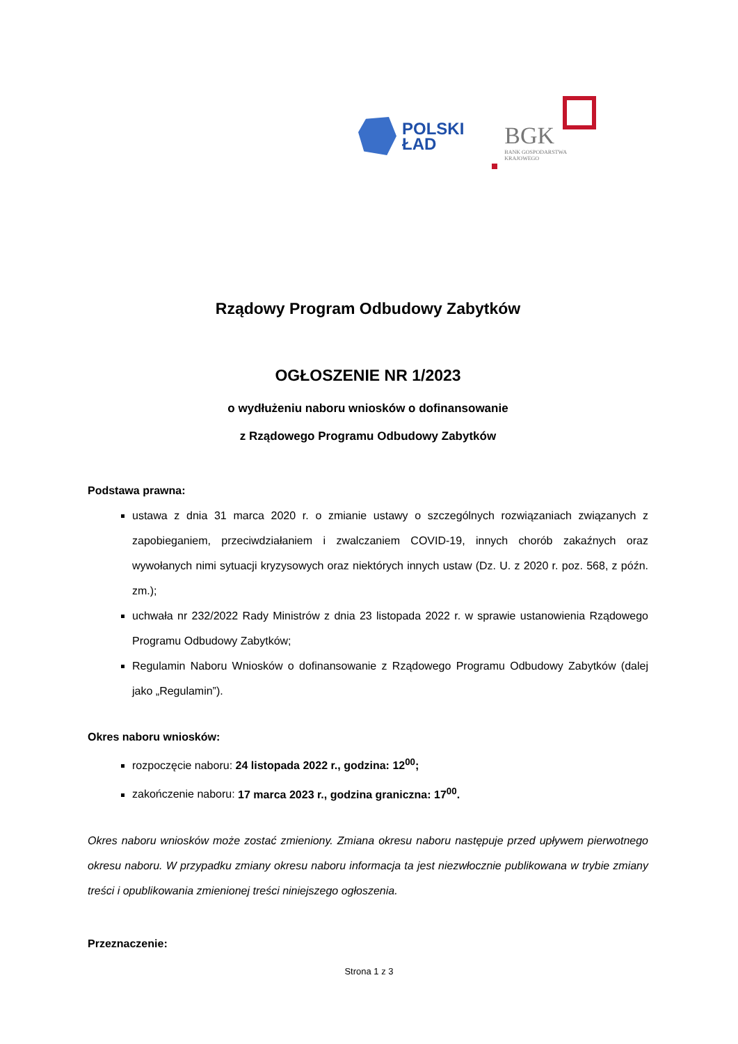POLSKI
ŁAD
BGK
BANK GOSPODARSTWA
KRAJOWEGO
Rządowy Program Odbudowy Zabytków
OGŁOSZENIE NR 1/2023
o wydłużeniu naboru wniosków o dofinansowanie
z Rządowego Programu Odbudowy Zabytków
Podstawa prawna:
ustawa z dnia 31 marca 2020 r. o zmianie ustawy o szczególnych rozwiązaniach związanych z zapobieganiem, przeciwdziałaniem i zwalczaniem COVID-19, innych chorób zakaźnych oraz wywołanych nimi sytuacji kryzysowych oraz niektórych innych ustaw (Dz. U. z 2020 r. poz. 568, z późn. zm.);
uchwała nr 232/2022 Rady Ministrów z dnia 23 listopada 2022 r. w sprawie ustanowienia Rządowego Programu Odbudowy Zabytków;
Regulamin Naboru Wniosków o dofinansowanie z Rządowego Programu Odbudowy Zabytków (dalej jako „Regulamin”).
Okres naboru wniosków:
rozpoczęcie naboru: 24 listopada 2022 r., godzina: 12<sup>00</sup>;
zakończenie naboru: 17 marca 2023 r., godzina graniczna: 17<sup>00</sup>.
Okres naboru wniosków może zostać zmieniony. Zmiana okresu naboru następuje przed upływem pierwotnego okresu naboru. W przypadku zmiany okresu naboru informacja ta jest niezwłocznie publikowana w trybie zmiany treści i opublikowania zmienionej treści niniejszego ogłoszenia.
Przeznaczenie:
Strona 1 z 3